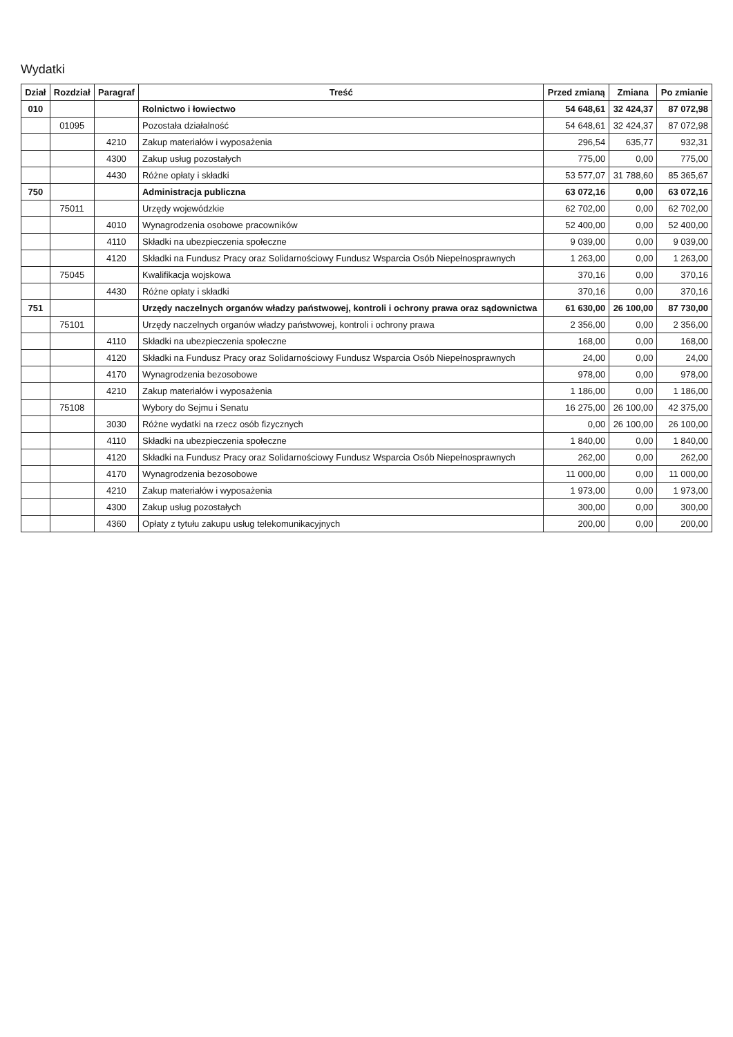Wydatki
| Dział | Rozdział | Paragraf | Treść | Przed zmianą | Zmiana | Po zmianie |
| --- | --- | --- | --- | --- | --- | --- |
| 010 | | | Rolnictwo i łowiectwo | 54 648,61 | 32 424,37 | 87 072,98 |
| | 01095 | | Pozostała działalność | 54 648,61 | 32 424,37 | 87 072,98 |
| | | 4210 | Zakup materiałów i wyposażenia | 296,54 | 635,77 | 932,31 |
| | | 4300 | Zakup usług pozostałych | 775,00 | 0,00 | 775,00 |
| | | 4430 | Różne opłaty i składki | 53 577,07 | 31 788,60 | 85 365,67 |
| 750 | | | Administracja publiczna | 63 072,16 | 0,00 | 63 072,16 |
| | 75011 | | Urzędy wojewódzkie | 62 702,00 | 0,00 | 62 702,00 |
| | | 4010 | Wynagrodzenia osobowe pracowników | 52 400,00 | 0,00 | 52 400,00 |
| | | 4110 | Składki na ubezpieczenia społeczne | 9 039,00 | 0,00 | 9 039,00 |
| | | 4120 | Składki na Fundusz Pracy oraz Solidarnościowy Fundusz Wsparcia Osób Niepełnosprawnych | 1 263,00 | 0,00 | 1 263,00 |
| | 75045 | | Kwalifikacja wojskowa | 370,16 | 0,00 | 370,16 |
| | | 4430 | Różne opłaty i składki | 370,16 | 0,00 | 370,16 |
| 751 | | | Urzędy naczelnych organów władzy państwowej, kontroli i ochrony prawa oraz sądownictwa | 61 630,00 | 26 100,00 | 87 730,00 |
| | 75101 | | Urzędy naczelnych organów władzy państwowej, kontroli i ochrony prawa | 2 356,00 | 0,00 | 2 356,00 |
| | | 4110 | Składki na ubezpieczenia społeczne | 168,00 | 0,00 | 168,00 |
| | | 4120 | Składki na Fundusz Pracy oraz Solidarnościowy Fundusz Wsparcia Osób Niepełnosprawnych | 24,00 | 0,00 | 24,00 |
| | | 4170 | Wynagrodzenia bezosobowe | 978,00 | 0,00 | 978,00 |
| | | 4210 | Zakup materiałów i wyposażenia | 1 186,00 | 0,00 | 1 186,00 |
| | 75108 | | Wybory do Sejmu i Senatu | 16 275,00 | 26 100,00 | 42 375,00 |
| | | 3030 | Różne wydatki na rzecz osób fizycznych | 0,00 | 26 100,00 | 26 100,00 |
| | | 4110 | Składki na ubezpieczenia społeczne | 1 840,00 | 0,00 | 1 840,00 |
| | | 4120 | Składki na Fundusz Pracy oraz Solidarnościowy Fundusz Wsparcia Osób Niepełnosprawnych | 262,00 | 0,00 | 262,00 |
| | | 4170 | Wynagrodzenia bezosobowe | 11 000,00 | 0,00 | 11 000,00 |
| | | 4210 | Zakup materiałów i wyposażenia | 1 973,00 | 0,00 | 1 973,00 |
| | | 4300 | Zakup usług pozostałych | 300,00 | 0,00 | 300,00 |
| | | 4360 | Opłaty z tytułu zakupu usług telekomunikacyjnych | 200,00 | 0,00 | 200,00 |